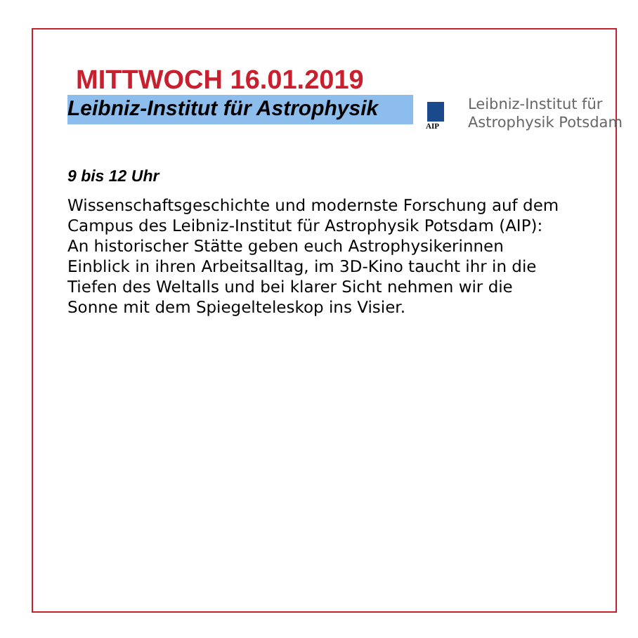MITTWOCH 16.01.2019
Leibniz-Institut für Astrophysik
AIP
Leibniz-Institut für
Astrophysik Potsdam
9 bis 12 Uhr
Wissenschaftsgeschichte und modernste Forschung auf dem Campus des Leibniz-Institut für Astrophysik Potsdam (AIP): An historischer Stätte geben euch Astrophysikerinnen Einblick in ihren Arbeitsalltag, im 3D-Kino taucht ihr in die Tiefen des Weltalls und bei klarer Sicht nehmen wir die Sonne mit dem Spiegelteleskop ins Visier.